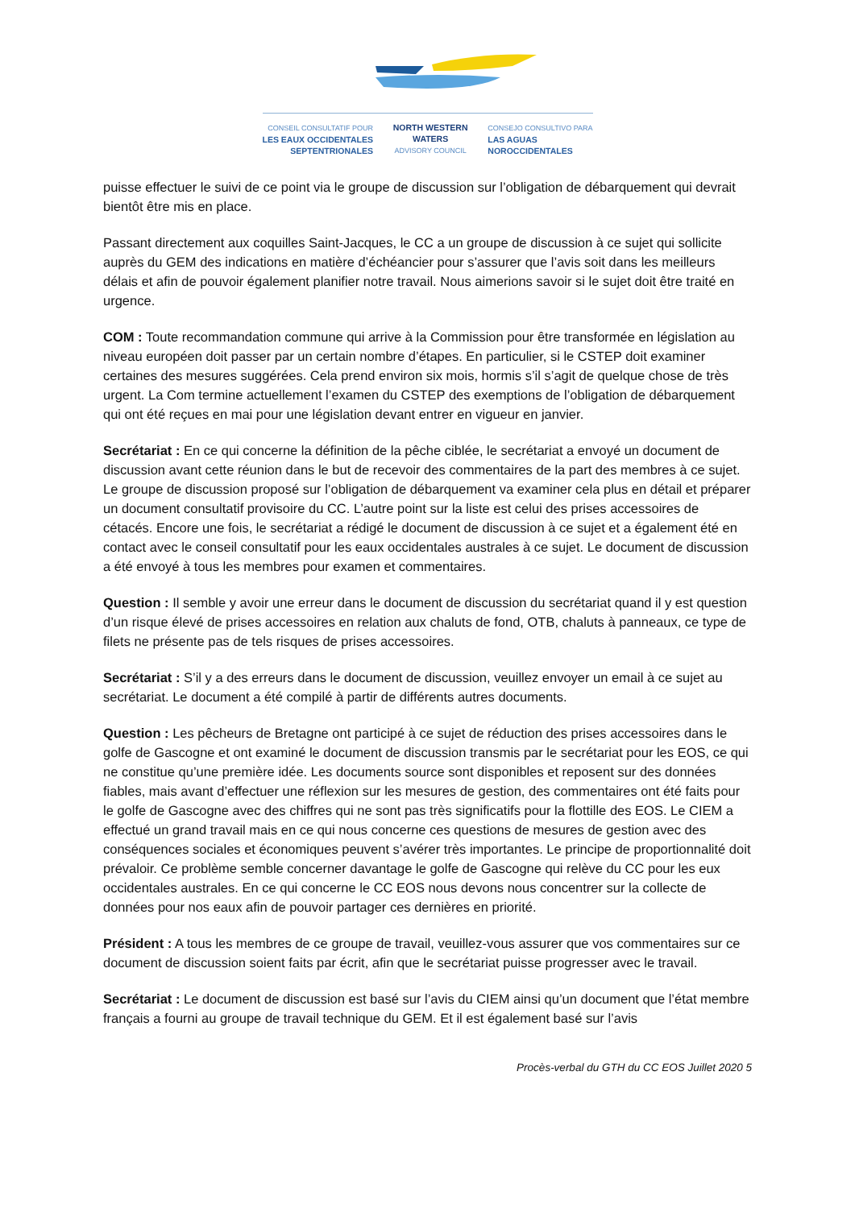CONSEIL CONSULTATIF POUR
LES EAUX OCCIDENTALES
SEPTENTRIONALES
NORTH WESTERN
WATERS
ADVISORY COUNCIL
CONSEJO CONSULTIVO PARA
LAS AGUAS
NOROCCIDENTALES
puisse effectuer le suivi de ce point via le groupe de discussion sur l’obligation de débarquement qui devrait bientôt être mis en place.
Passant directement aux coquilles Saint-Jacques, le CC a un groupe de discussion à ce sujet qui sollicite auprès du GEM des indications en matière d’échéancier pour s’assurer que l’avis soit dans les meilleurs délais et afin de pouvoir également planifier notre travail. Nous aimerions savoir si le sujet doit être traité en urgence.
COM : Toute recommandation commune qui arrive à la Commission pour être transformée en législation au niveau européen doit passer par un certain nombre d’étapes. En particulier, si le CSTEP doit examiner certaines des mesures suggérées. Cela prend environ six mois, hormis s’il s’agit de quelque chose de très urgent. La Com termine actuellement l’examen du CSTEP des exemptions de l’obligation de débarquement qui ont été reçues en mai pour une législation devant entrer en vigueur en janvier.
Secrétariat : En ce qui concerne la définition de la pêche ciblée, le secrétariat a envoyé un document de discussion avant cette réunion dans le but de recevoir des commentaires de la part des membres à ce sujet. Le groupe de discussion proposé sur l’obligation de débarquement va examiner cela plus en détail et préparer un document consultatif provisoire du CC. L’autre point sur la liste est celui des prises accessoires de cétacés. Encore une fois, le secrétariat a rédigé le document de discussion à ce sujet et a également été en contact avec le conseil consultatif pour les eaux occidentales australes à ce sujet. Le document de discussion a été envoyé à tous les membres pour examen et commentaires.
Question : Il semble y avoir une erreur dans le document de discussion du secrétariat quand il y est question d’un risque élevé de prises accessoires en relation aux chaluts de fond, OTB, chaluts à panneaux, ce type de filets ne présente pas de tels risques de prises accessoires.
Secrétariat : S’il y a des erreurs dans le document de discussion, veuillez envoyer un email à ce sujet au secrétariat. Le document a été compilé à partir de différents autres documents.
Question : Les pêcheurs de Bretagne ont participé à ce sujet de réduction des prises accessoires dans le golfe de Gascogne et ont examiné le document de discussion transmis par le secrétariat pour les EOS, ce qui ne constitue qu’une première idée. Les documents source sont disponibles et reposent sur des données fiables, mais avant d’effectuer une réflexion sur les mesures de gestion, des commentaires ont été faits pour le golfe de Gascogne avec des chiffres qui ne sont pas très significatifs pour la flottille des EOS. Le CIEM a effectué un grand travail mais en ce qui nous concerne ces questions de mesures de gestion avec des conséquences sociales et économiques peuvent s’avérer très importantes. Le principe de proportionnalité doit prévaloir. Ce problème semble concerner davantage le golfe de Gascogne qui relève du CC pour les eux occidentales australes. En ce qui concerne le CC EOS nous devons nous concentrer sur la collecte de données pour nos eaux afin de pouvoir partager ces dernières en priorité.
Président : A tous les membres de ce groupe de travail, veuillez-vous assurer que vos commentaires sur ce document de discussion soient faits par écrit, afin que le secrétariat puisse progresser avec le travail.
Secrétariat : Le document de discussion est basé sur l’avis du CIEM ainsi qu’un document que l’état membre français a fourni au groupe de travail technique du GEM. Et il est également basé sur l’avis
Procès-verbal du GTH du CC EOS Juillet 2020 5